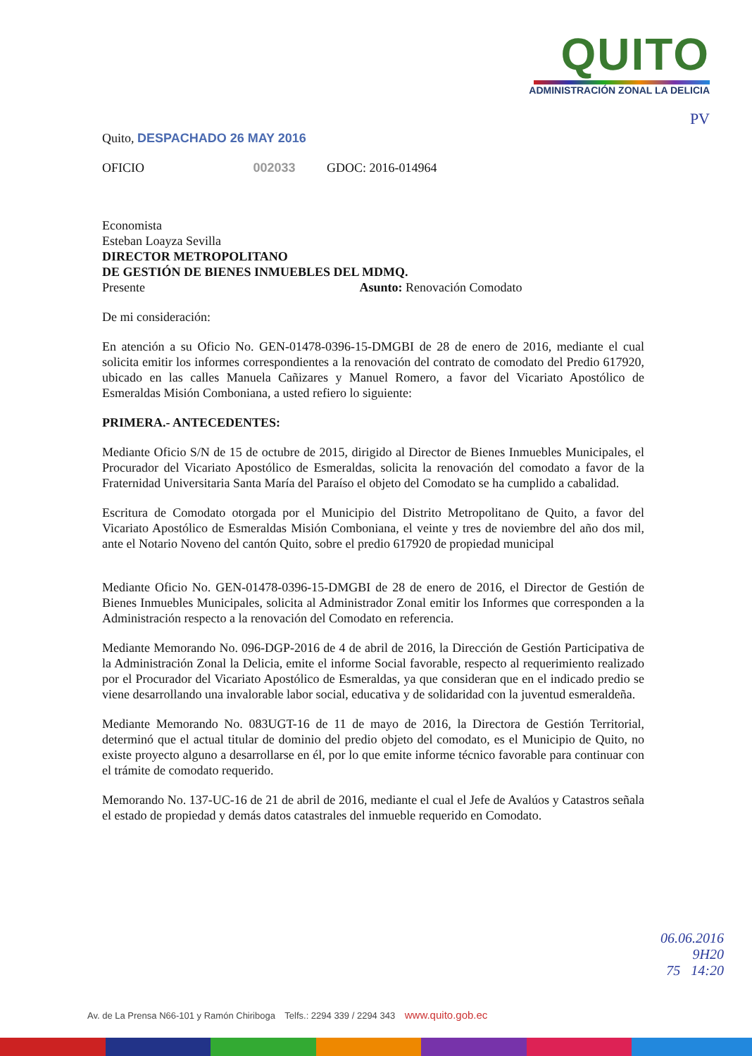QUITO
ADMINISTRACIÓN ZONAL LA DELICIA
PV
Quito, DESPACHADO 26 MAY 2016
OFICIO 002033 GDOC: 2016-014964
Economista
Esteban Loayza Sevilla
DIRECTOR METROPOLITANO
DE GESTIÓN DE BIENES INMUEBLES DEL MDMQ.
Presente Asunto: Renovación Comodato
De mi consideración:
En atención a su Oficio No. GEN-01478-0396-15-DMGBI de 28 de enero de 2016, mediante el cual solicita emitir los informes correspondientes a la renovación del contrato de comodato del Predio 617920, ubicado en las calles Manuela Cañizares y Manuel Romero, a favor del Vicariato Apostólico de Esmeraldas Misión Comboniana, a usted refiero lo siguiente:
PRIMERA.- ANTECEDENTES:
Mediante Oficio S/N de 15 de octubre de 2015, dirigido al Director de Bienes Inmuebles Municipales, el Procurador del Vicariato Apostólico de Esmeraldas, solicita la renovación del comodato a favor de la Fraternidad Universitaria Santa María del Paraíso el objeto del Comodato se ha cumplido a cabalidad.
Escritura de Comodato otorgada por el Municipio del Distrito Metropolitano de Quito, a favor del Vicariato Apostólico de Esmeraldas Misión Comboniana, el veinte y tres de noviembre del año dos mil, ante el Notario Noveno del cantón Quito, sobre el predio 617920 de propiedad municipal
Mediante Oficio No. GEN-01478-0396-15-DMGBI de 28 de enero de 2016, el Director de Gestión de Bienes Inmuebles Municipales, solicita al Administrador Zonal emitir los Informes que corresponden a la Administración respecto a la renovación del Comodato en referencia.
Mediante Memorando No. 096-DGP-2016 de 4 de abril de 2016, la Dirección de Gestión Participativa de la Administración Zonal la Delicia, emite el informe Social favorable, respecto al requerimiento realizado por el Procurador del Vicariato Apostólico de Esmeraldas, ya que consideran que en el indicado predio se viene desarrollando una invalorable labor social, educativa y de solidaridad con la juventud esmeraldeña.
Mediante Memorando No. 083UGT-16 de 11 de mayo de 2016, la Directora de Gestión Territorial, determinó que el actual titular de dominio del predio objeto del comodato, es el Municipio de Quito, no existe proyecto alguno a desarrollarse en él, por lo que emite informe técnico favorable para continuar con el trámite de comodato requerido.
Memorando No. 137-UC-16 de 21 de abril de 2016, mediante el cual el Jefe de Avalúos y Catastros señala el estado de propiedad y demás datos catastrales del inmueble requerido en Comodato.
06.06.2016
9H20
75 14:20
Av. de La Prensa N66-101 y Ramón Chiriboga Telfs.: 2294 339 / 2294 343 www.quito.gob.ec